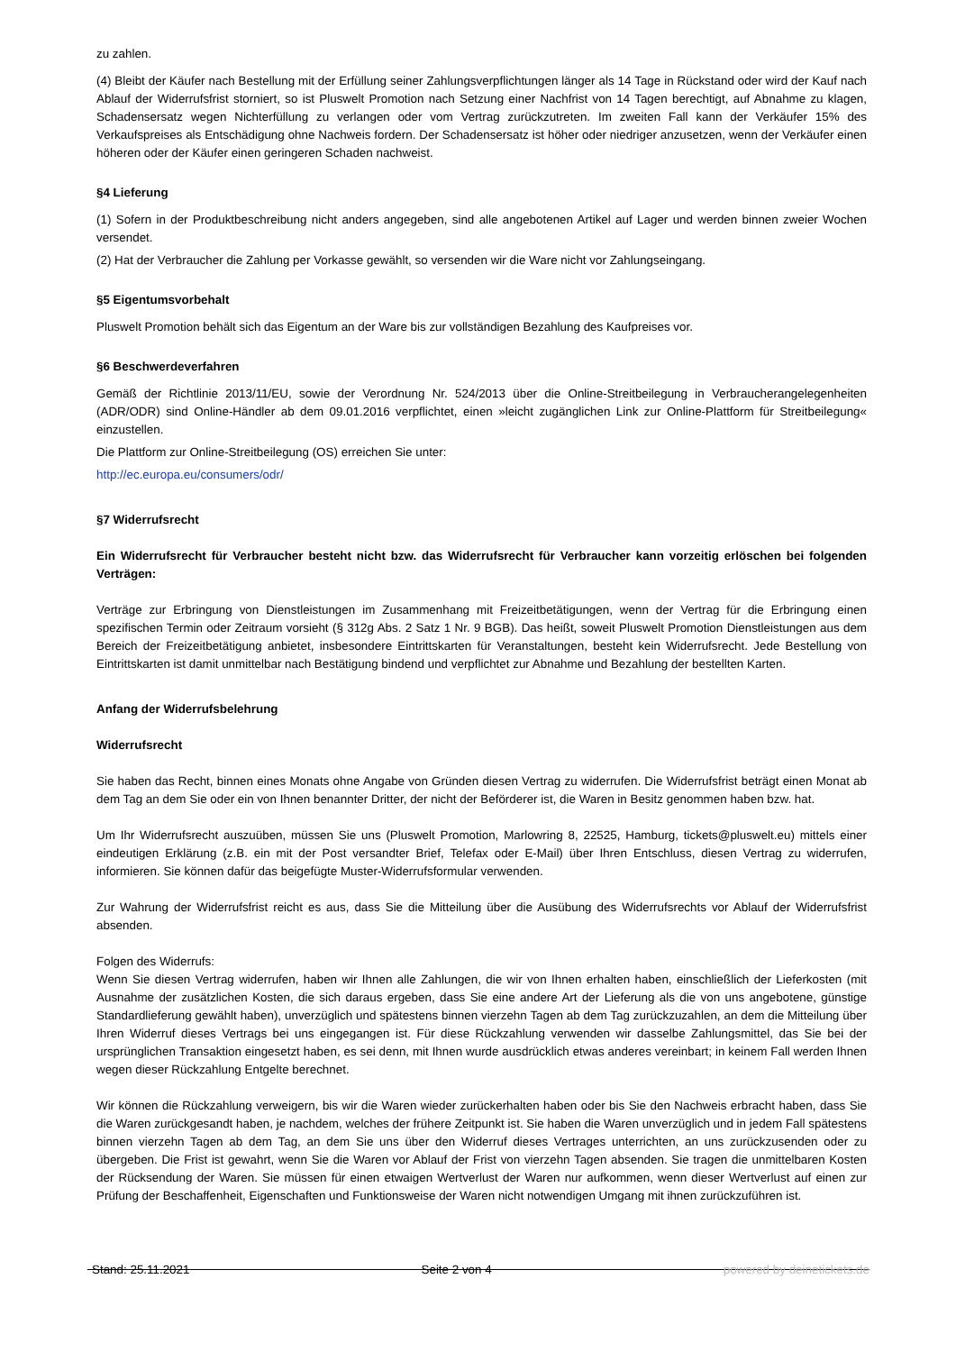zu zahlen.
(4) Bleibt der Käufer nach Bestellung mit der Erfüllung seiner Zahlungsverpflichtungen länger als 14 Tage in Rückstand oder wird der Kauf nach Ablauf der Widerrufsfrist storniert, so ist Pluswelt Promotion nach Setzung einer Nachfrist von 14 Tagen berechtigt, auf Abnahme zu klagen, Schadensersatz wegen Nichterfüllung zu verlangen oder vom Vertrag zurückzutreten. Im zweiten Fall kann der Verkäufer 15% des Verkaufspreises als Entschädigung ohne Nachweis fordern. Der Schadensersatz ist höher oder niedriger anzusetzen, wenn der Verkäufer einen höheren oder der Käufer einen geringeren Schaden nachweist.
§4 Lieferung
(1) Sofern in der Produktbeschreibung nicht anders angegeben, sind alle angebotenen Artikel auf Lager und werden binnen zweier Wochen versendet.
(2) Hat der Verbraucher die Zahlung per Vorkasse gewählt, so versenden wir die Ware nicht vor Zahlungseingang.
§5 Eigentumsvorbehalt
Pluswelt Promotion behält sich das Eigentum an der Ware bis zur vollständigen Bezahlung des Kaufpreises vor.
§6 Beschwerdeverfahren
Gemäß der Richtlinie 2013/11/EU, sowie der Verordnung Nr. 524/2013 über die Online-Streitbeilegung in Verbraucherangelegenheiten (ADR/ODR) sind Online-Händler ab dem 09.01.2016 verpflichtet, einen »leicht zugänglichen Link zur Online-Plattform für Streitbeilegung« einzustellen.
Die Plattform zur Online-Streitbeilegung (OS) erreichen Sie unter:
http://ec.europa.eu/consumers/odr/
§7 Widerrufsrecht
Ein Widerrufsrecht für Verbraucher besteht nicht bzw. das Widerrufsrecht für Verbraucher kann vorzeitig erlöschen bei folgenden Verträgen:
Verträge zur Erbringung von Dienstleistungen im Zusammenhang mit Freizeitbetätigungen, wenn der Vertrag für die Erbringung einen spezifischen Termin oder Zeitraum vorsieht (§ 312g Abs. 2 Satz 1 Nr. 9 BGB). Das heißt, soweit Pluswelt Promotion Dienstleistungen aus dem Bereich der Freizeitbetätigung anbietet, insbesondere Eintrittskarten für Veranstaltungen, besteht kein Widerrufsrecht. Jede Bestellung von Eintrittskarten ist damit unmittelbar nach Bestätigung bindend und verpflichtet zur Abnahme und Bezahlung der bestellten Karten.
Anfang der Widerrufsbelehrung
Widerrufsrecht
Sie haben das Recht, binnen eines Monats ohne Angabe von Gründen diesen Vertrag zu widerrufen. Die Widerrufsfrist beträgt einen Monat ab dem Tag an dem Sie oder ein von Ihnen benannter Dritter, der nicht der Beförderer ist, die Waren in Besitz genommen haben bzw. hat.
Um Ihr Widerrufsrecht auszuüben, müssen Sie uns (Pluswelt Promotion, Marlowring 8, 22525, Hamburg, tickets@pluswelt.eu) mittels einer eindeutigen Erklärung (z.B. ein mit der Post versandter Brief, Telefax oder E-Mail) über Ihren Entschluss, diesen Vertrag zu widerrufen, informieren. Sie können dafür das beigefügte Muster-Widerrufsformular verwenden.
Zur Wahrung der Widerrufsfrist reicht es aus, dass Sie die Mitteilung über die Ausübung des Widerrufsrechts vor Ablauf der Widerrufsfrist absenden.
Folgen des Widerrufs:
Wenn Sie diesen Vertrag widerrufen, haben wir Ihnen alle Zahlungen, die wir von Ihnen erhalten haben, einschließlich der Lieferkosten (mit Ausnahme der zusätzlichen Kosten, die sich daraus ergeben, dass Sie eine andere Art der Lieferung als die von uns angebotene, günstige Standardlieferung gewählt haben), unverzüglich und spätestens binnen vierzehn Tagen ab dem Tag zurückzuzahlen, an dem die Mitteilung über Ihren Widerruf dieses Vertrags bei uns eingegangen ist. Für diese Rückzahlung verwenden wir dasselbe Zahlungsmittel, das Sie bei der ursprünglichen Transaktion eingesetzt haben, es sei denn, mit Ihnen wurde ausdrücklich etwas anderes vereinbart; in keinem Fall werden Ihnen wegen dieser Rückzahlung Entgelte berechnet.
Wir können die Rückzahlung verweigern, bis wir die Waren wieder zurückerhalten haben oder bis Sie den Nachweis erbracht haben, dass Sie die Waren zurückgesandt haben, je nachdem, welches der frühere Zeitpunkt ist. Sie haben die Waren unverzüglich und in jedem Fall spätestens binnen vierzehn Tagen ab dem Tag, an dem Sie uns über den Widerruf dieses Vertrages unterrichten, an uns zurückzusenden oder zu übergeben. Die Frist ist gewahrt, wenn Sie die Waren vor Ablauf der Frist von vierzehn Tagen absenden. Sie tragen die unmittelbaren Kosten der Rücksendung der Waren. Sie müssen für einen etwaigen Wertverlust der Waren nur aufkommen, wenn dieser Wertverlust auf einen zur Prüfung der Beschaffenheit, Eigenschaften und Funktionsweise der Waren nicht notwendigen Umgang mit ihnen zurückzuführen ist.
Stand: 25.11.2021 Seite 2 von 4 powered by deinetickets.de